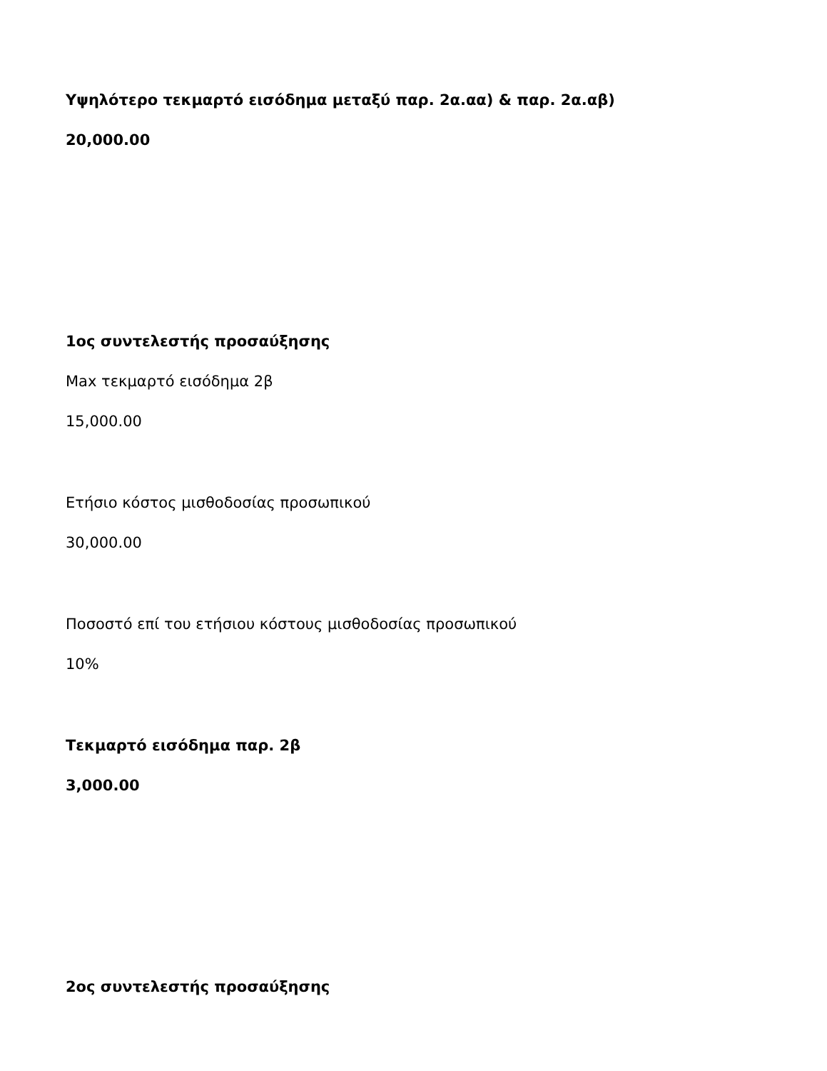Υψηλότερο τεκμαρτό εισόδημα μεταξύ παρ. 2α.αα) & παρ. 2α.αβ)
20,000.00
1ος συντελεστής προσαύξησης
Max τεκμαρτό εισόδημα 2β
15,000.00
Ετήσιο κόστος μισθοδοσίας προσωπικού
30,000.00
Ποσοστό επί του ετήσιου κόστους μισθοδοσίας προσωπικού
10%
Τεκμαρτό εισόδημα παρ. 2β
3,000.00
2ος συντελεστής προσαύξησης